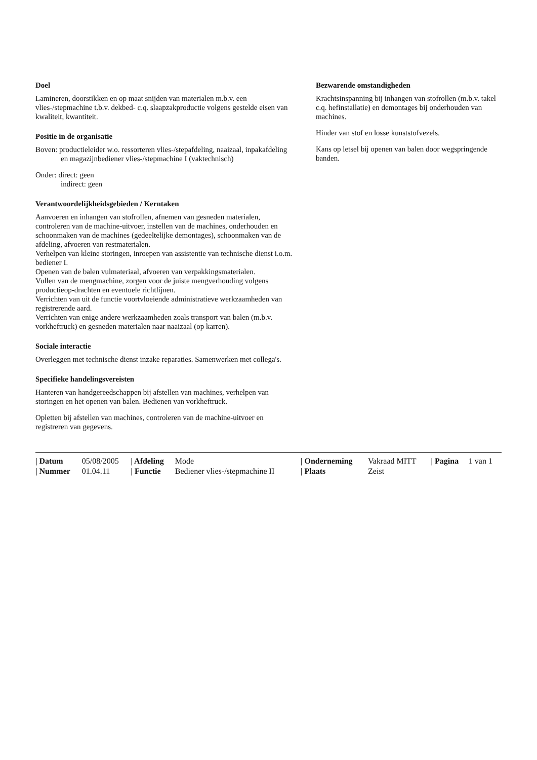Doel
Lamineren, doorstikken en op maat snijden van materialen m.b.v. een vlies-/stepmachine t.b.v. dekbed- c.q. slaapzakproductie volgens gestelde eisen van kwaliteit, kwantiteit.
Positie in de organisatie
Boven: productieleider w.o. ressorteren vlies-/stepafdeling, naaizaal, inpakafdeling en magazijnbediener vlies-/stepmachine I (vaktechnisch)
Onder: direct: geen
indirect: geen
Verantwoordelijkheidsgebieden / Kerntaken
Aanvoeren en inhangen van stofrollen, afnemen van gesneden materialen, controleren van de machine-uitvoer, instellen van de machines, onderhouden en schoonmaken van de machines (gedeeltelijke demontages), schoonmaken van de afdeling, afvoeren van restmaterialen.
Verhelpen van kleine storingen, inroepen van assistentie van technische dienst i.o.m. bediener I.
Openen van de balen vulmateriaal, afvoeren van verpakkingsmaterialen.
Vullen van de mengmachine, zorgen voor de juiste mengverhouding volgens productieop-drachten en eventuele richtlijnen.
Verrichten van uit de functie voortvloeiende administratieve werkzaamheden van registrerende aard.
Verrichten van enige andere werkzaamheden zoals transport van balen (m.b.v. vorkheftruck) en gesneden materialen naar naaizaal (op karren).
Sociale interactie
Overleggen met technische dienst inzake reparaties. Samenwerken met collega's.
Specifieke handelingsvereisten
Hanteren van handgereedschappen bij afstellen van machines, verhelpen van storingen en het openen van balen. Bedienen van vorkheftruck.
Opletten bij afstellen van machines, controleren van de machine-uitvoer en registreren van gegevens.
Bezwarende omstandigheden
Krachtsinspanning bij inhangen van stofrollen (m.b.v. takel c.q. hefinstallatie) en demontages bij onderhouden van machines.
Hinder van stof en losse kunststofvezels.
Kans op letsel bij openen van balen door wegspringende banden.
| / Datum | 05/08/2005 | / Afdeling | Mode | / Onderneming | Vakraad MITT | / Pagina | 1 van 1 |
| / Nummer | 01.04.11 | / Functie | Bediener vlies-/stepmachine II | / Plaats | Zeist | | |